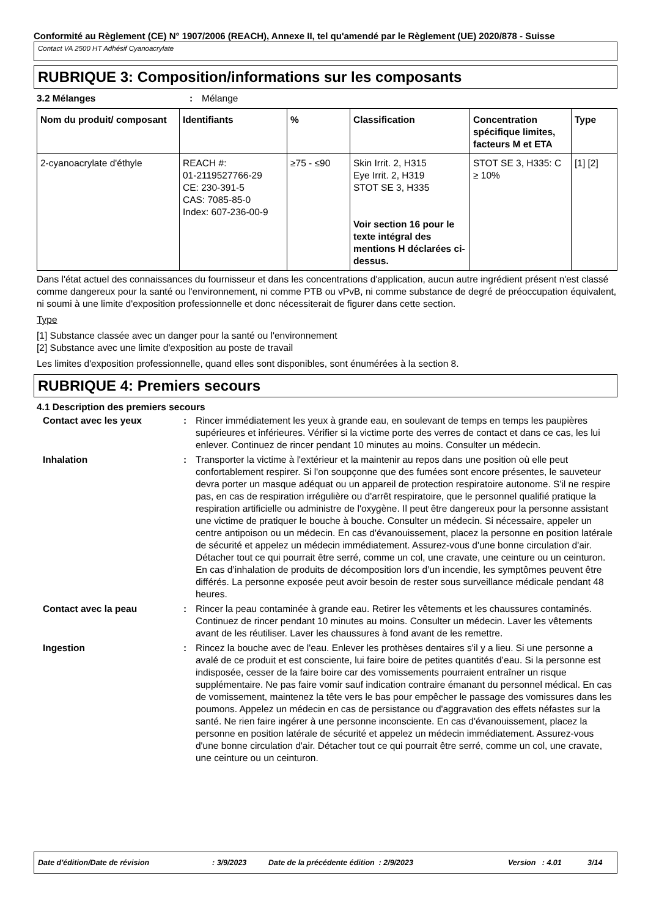Conformité au Règlement (CE) N° 1907/2006 (REACH), Annexe II, tel qu'amendé par le Règlement (UE) 2020/878 - Suisse
Contact VA 2500 HT Adhésif Cyanoacrylate
RUBRIQUE 3: Composition/informations sur les composants
3.2 Mélanges : Mélange
| Nom du produit/ composant | Identifiants | % | Classification | Concentration spécifique limites, facteurs M et ETA | Type |
| --- | --- | --- | --- | --- | --- |
| 2-cyanoacrylate d'éthyle | REACH #: 01-2119527766-29 CE: 230-391-5 CAS: 7085-85-0 Index: 607-236-00-9 | ≥75 - ≤90 | Skin Irrit. 2, H315 Eye Irrit. 2, H319 STOT SE 3, H335 Voir section 16 pour le texte intégral des mentions H déclarées ci-dessus. | STOT SE 3, H335: C ≥ 10% | [1] [2] |
Dans l'état actuel des connaissances du fournisseur et dans les concentrations d'application, aucun autre ingrédient présent n'est classé comme dangereux pour la santé ou l'environnement, ni comme PTB ou vPvB, ni comme substance de degré de préoccupation équivalent, ni soumi à une limite d'exposition professionnelle et donc nécessiterait de figurer dans cette section.
Type
[1] Substance classée avec un danger pour la santé ou l'environnement
[2] Substance avec une limite d'exposition au poste de travail
Les limites d'exposition professionnelle, quand elles sont disponibles, sont énumérées à la section 8.
RUBRIQUE 4: Premiers secours
4.1 Description des premiers secours
Contact avec les yeux : Rincer immédiatement les yeux à grande eau, en soulevant de temps en temps les paupières supérieures et inférieures. Vérifier si la victime porte des verres de contact et dans ce cas, les lui enlever. Continuez de rincer pendant 10 minutes au moins. Consulter un médecin.
Inhalation : Transporter la victime à l'extérieur et la maintenir au repos dans une position où elle peut confortablement respirer. Si l'on soupçonne que des fumées sont encore présentes, le sauveteur devra porter un masque adéquat ou un appareil de protection respiratoire autonome. S'il ne respire pas, en cas de respiration irrégulière ou d'arrêt respiratoire, que le personnel qualifié pratique la respiration artificielle ou administre de l'oxygène. Il peut être dangereux pour la personne assistant une victime de pratiquer le bouche à bouche. Consulter un médecin. Si nécessaire, appeler un centre antipoison ou un médecin. En cas d'évanouissement, placez la personne en position latérale de sécurité et appelez un médecin immédiatement. Assurez-vous d'une bonne circulation d'air. Détacher tout ce qui pourrait être serré, comme un col, une cravate, une ceinture ou un ceinturon. En cas d’inhalation de produits de décomposition lors d’un incendie, les symptômes peuvent être différés. La personne exposée peut avoir besoin de rester sous surveillance médicale pendant 48 heures.
Contact avec la peau : Rincer la peau contaminée à grande eau. Retirer les vêtements et les chaussures contaminés. Continuez de rincer pendant 10 minutes au moins. Consulter un médecin. Laver les vêtements avant de les réutiliser. Laver les chaussures à fond avant de les remettre.
Ingestion : Rincez la bouche avec de l'eau. Enlever les prothèses dentaires s'il y a lieu. Si une personne a avalé de ce produit et est consciente, lui faire boire de petites quantités d’eau. Si la personne est indisposée, cesser de la faire boire car des vomissements pourraient entraîner un risque supplémentaire. Ne pas faire vomir sauf indication contraire émanant du personnel médical. En cas de vomissement, maintenez la tête vers le bas pour empêcher le passage des vomissures dans les poumons. Appelez un médecin en cas de persistance ou d'aggravation des effets néfastes sur la santé. Ne rien faire ingérer à une personne inconsciente. En cas d'évanouissement, placez la personne en position latérale de sécurité et appelez un médecin immédiatement. Assurez-vous d'une bonne circulation d'air. Détacher tout ce qui pourrait être serré, comme un col, une cravate, une ceinture ou un ceinturon.
Date d'édition/Date de révision: 3/9/2023 Date de la précédente édition : 2/9/2023 Version : 4.01 3/14